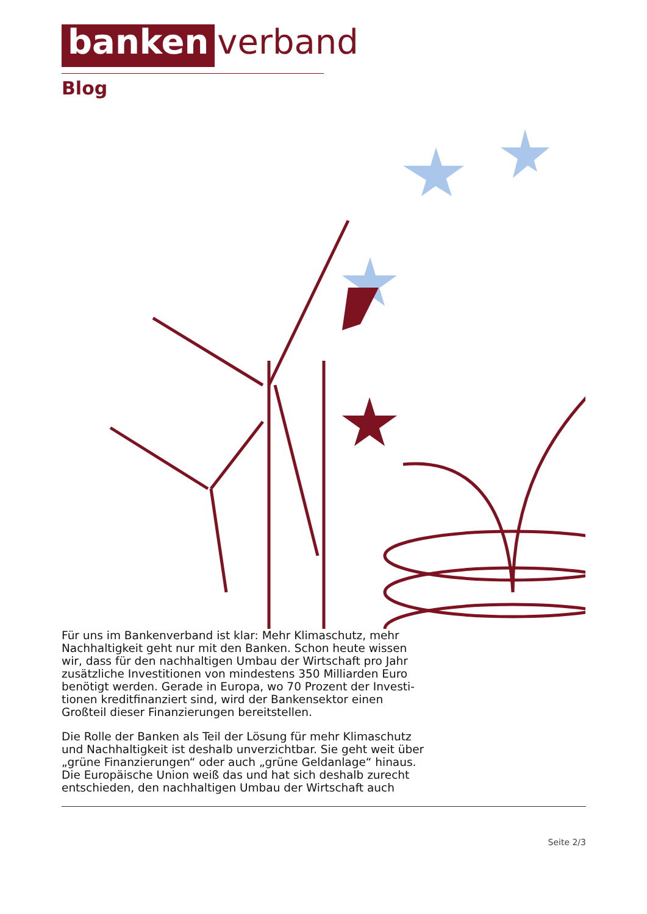banken verband
Blog
Für uns im Bankenverband ist klar: Mehr Klimaschutz, mehr Nachhaltigkeit geht nur mit den Banken. Schon heute wissen wir, dass für den nachhaltigen Umbau der Wirtschaft pro Jahr zusätzliche Investitionen von mindestens 350 Milliarden Euro benötigt werden. Gerade in Europa, wo 70 Prozent der Investi-tionen kreditfinanziert sind, wird der Bankensektor einen Großteil dieser Finanzierungen bereitstellen.
Die Rolle der Banken als Teil der Lösung für mehr Klimaschutz und Nachhaltigkeit ist deshalb unverzichtbar. Sie geht weit über „grüne Finanzierungen“ oder auch „grüne Geldanlage“ hinaus. Die Europäische Union weiß das und hat sich deshalb zurecht entschieden, den nachhaltigen Umbau der Wirtschaft auch
Seite 2/3